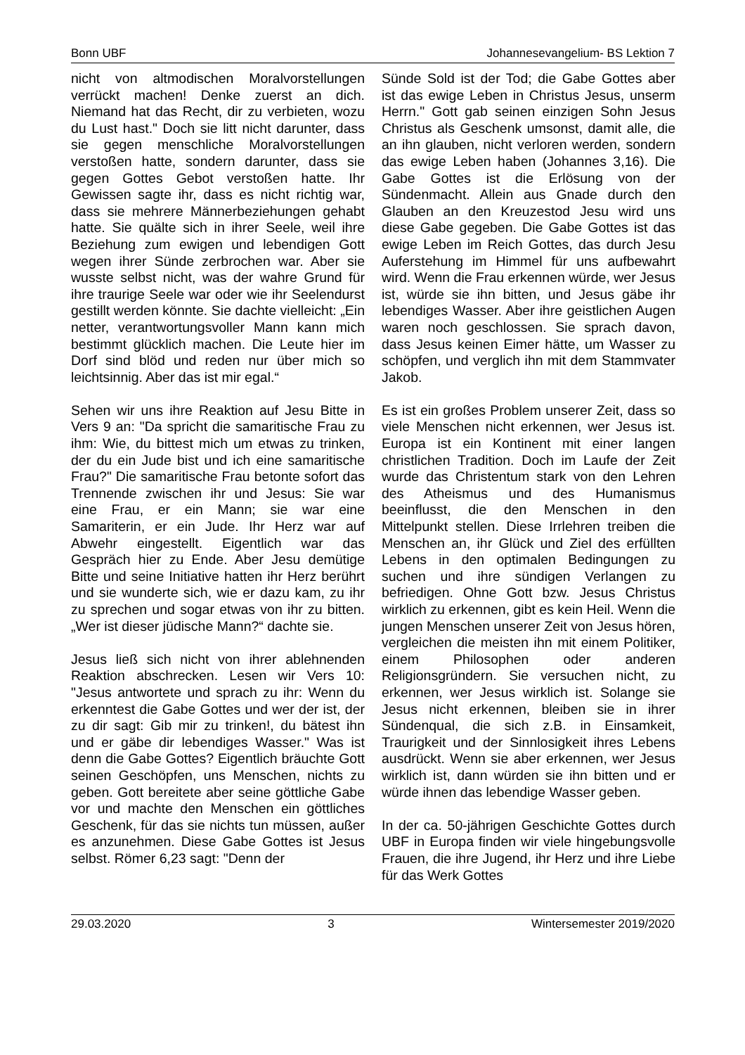Bonn UBF Johannesevangelium- BS Lektion 7
nicht von altmodischen Moralvorstellungen verrückt machen! Denke zuerst an dich. Niemand hat das Recht, dir zu verbieten, wozu du Lust hast." Doch sie litt nicht darunter, dass sie gegen menschliche Moralvorstellungen verstoßen hatte, sondern darunter, dass sie gegen Gottes Gebot verstoßen hatte. Ihr Gewissen sagte ihr, dass es nicht richtig war, dass sie mehrere Männerbeziehungen gehabt hatte. Sie quälte sich in ihrer Seele, weil ihre Beziehung zum ewigen und lebendigen Gott wegen ihrer Sünde zerbrochen war. Aber sie wusste selbst nicht, was der wahre Grund für ihre traurige Seele war oder wie ihr Seelendurst gestillt werden könnte. Sie dachte vielleicht: „Ein netter, verantwortungsvoller Mann kann mich bestimmt glücklich machen. Die Leute hier im Dorf sind blöd und reden nur über mich so leichtsinnig. Aber das ist mir egal.“
Sehen wir uns ihre Reaktion auf Jesu Bitte in Vers 9 an: "Da spricht die samaritische Frau zu ihm: Wie, du bittest mich um etwas zu trinken, der du ein Jude bist und ich eine samaritische Frau?" Die samaritische Frau betonte sofort das Trennende zwischen ihr und Jesus: Sie war eine Frau, er ein Mann; sie war eine Samariterin, er ein Jude. Ihr Herz war auf Abwehr eingestellt. Eigentlich war das Gespräch hier zu Ende. Aber Jesu demütige Bitte und seine Initiative hatten ihr Herz berührt und sie wunderte sich, wie er dazu kam, zu ihr zu sprechen und sogar etwas von ihr zu bitten. „Wer ist dieser jüdische Mann?“ dachte sie.
Jesus ließ sich nicht von ihrer ablehnenden Reaktion abschrecken. Lesen wir Vers 10: "Jesus antwortete und sprach zu ihr: Wenn du erkenntest die Gabe Gottes und wer der ist, der zu dir sagt: Gib mir zu trinken!, du bätest ihn und er gäbe dir lebendiges Wasser." Was ist denn die Gabe Gottes? Eigentlich bräuchte Gott seinen Geschöpfen, uns Menschen, nichts zu geben. Gott bereitete aber seine göttliche Gabe vor und machte den Menschen ein göttliches Geschenk, für das sie nichts tun müssen, außer es anzunehmen. Diese Gabe Gottes ist Jesus selbst. Römer 6,23 sagt: "Denn der
Sünde Sold ist der Tod; die Gabe Gottes aber ist das ewige Leben in Christus Jesus, unserm Herrn." Gott gab seinen einzigen Sohn Jesus Christus als Geschenk umsonst, damit alle, die an ihn glauben, nicht verloren werden, sondern das ewige Leben haben (Johannes 3,16). Die Gabe Gottes ist die Erlösung von der Sündenmacht. Allein aus Gnade durch den Glauben an den Kreuzestod Jesu wird uns diese Gabe gegeben. Die Gabe Gottes ist das ewige Leben im Reich Gottes, das durch Jesu Auferstehung im Himmel für uns aufbewahrt wird. Wenn die Frau erkennen würde, wer Jesus ist, würde sie ihn bitten, und Jesus gäbe ihr lebendiges Wasser. Aber ihre geistlichen Augen waren noch geschlossen. Sie sprach davon, dass Jesus keinen Eimer hätte, um Wasser zu schöpfen, und verglich ihn mit dem Stammvater Jakob.
Es ist ein großes Problem unserer Zeit, dass so viele Menschen nicht erkennen, wer Jesus ist. Europa ist ein Kontinent mit einer langen christlichen Tradition. Doch im Laufe der Zeit wurde das Christentum stark von den Lehren des Atheismus und des Humanismus beeinflusst, die den Menschen in den Mittelpunkt stellen. Diese Irrlehren treiben die Menschen an, ihr Glück und Ziel des erfüllten Lebens in den optimalen Bedingungen zu suchen und ihre sündigen Verlangen zu befriedigen. Ohne Gott bzw. Jesus Christus wirklich zu erkennen, gibt es kein Heil. Wenn die jungen Menschen unserer Zeit von Jesus hören, vergleichen die meisten ihn mit einem Politiker, einem Philosophen oder anderen Religionsgründern. Sie versuchen nicht, zu erkennen, wer Jesus wirklich ist. Solange sie Jesus nicht erkennen, bleiben sie in ihrer Sündenqual, die sich z.B. in Einsamkeit, Traurigkeit und der Sinnlosigkeit ihres Lebens ausdrückt. Wenn sie aber erkennen, wer Jesus wirklich ist, dann würden sie ihn bitten und er würde ihnen das lebendige Wasser geben.
In der ca. 50-jährigen Geschichte Gottes durch UBF in Europa finden wir viele hingebungsvolle Frauen, die ihre Jugend, ihr Herz und ihre Liebe für das Werk Gottes
29.03.2020 3 Wintersemester 2019/2020